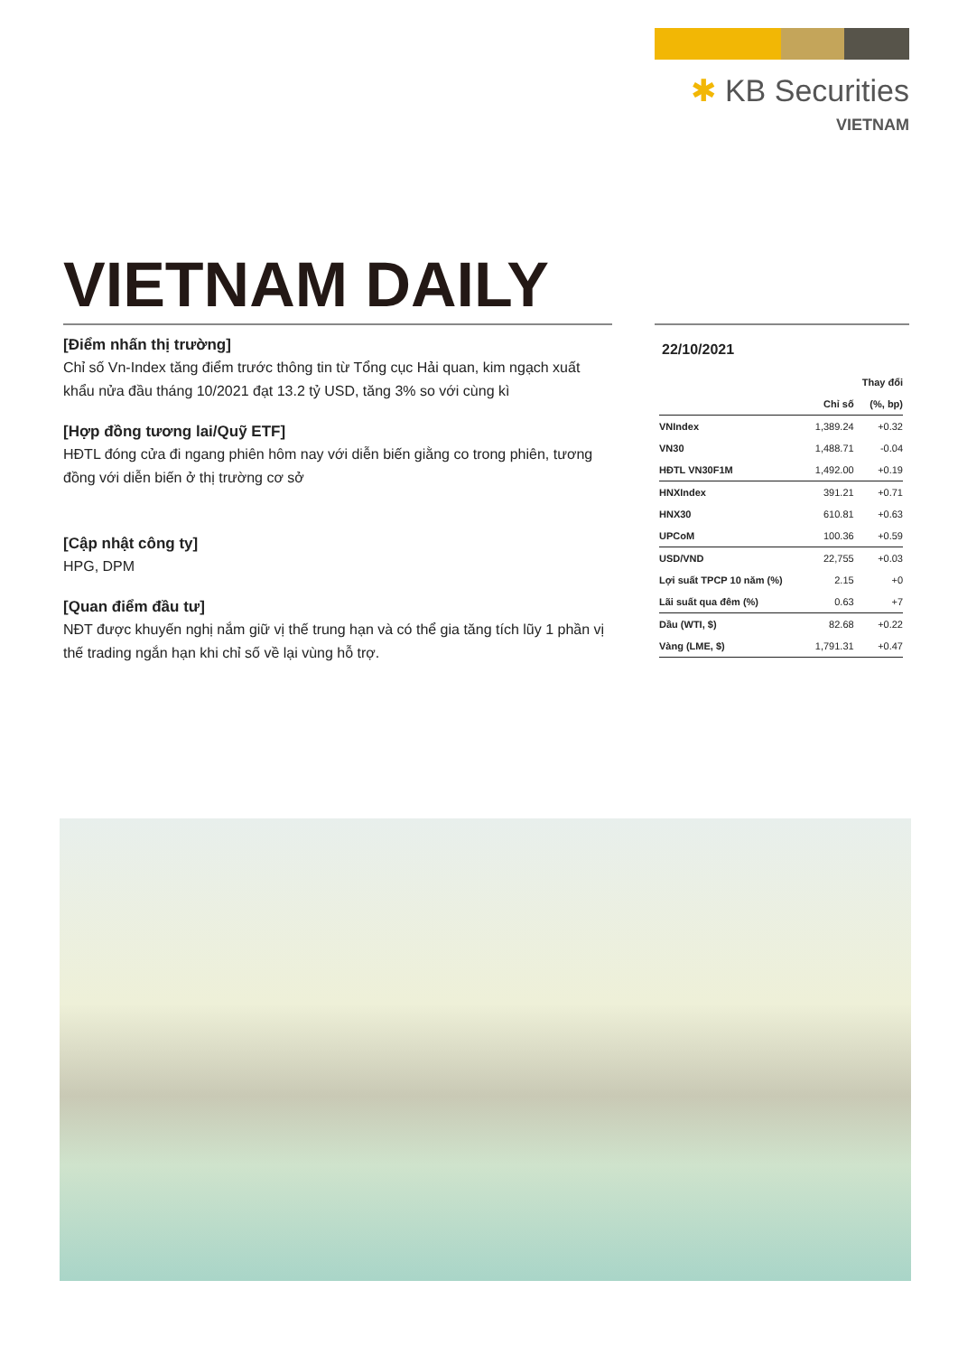✱ KB Securities
VIETNAM
VIETNAM DAILY
[Điểm nhấn thị trường]
Chỉ số Vn-Index tăng điểm trước thông tin từ Tổng cục Hải quan, kim ngạch xuất khẩu nửa đầu tháng 10/2021 đạt 13.2 tỷ USD, tăng 3% so với cùng kì
[Hợp đồng tương lai/Quỹ ETF]
HĐTL đóng cửa đi ngang phiên hôm nay với diễn biến giằng co trong phiên, tương đồng với diễn biến ở thị trường cơ sở
[Cập nhật công ty]
HPG, DPM
[Quan điểm đầu tư]
NĐT được khuyến nghị nắm giữ vị thế trung hạn và có thể gia tăng tích lũy 1 phần vị thế trading ngắn hạn khi chỉ số về lại vùng hỗ trợ.
22/10/2021
| | | Thay đổi |
| --- | --- | --- |
| | Chỉ số | (%, bp) |
| VNIndex | 1,389.24 | +0.32 |
| VN30 | 1,488.71 | -0.04 |
| HĐTL VN30F1M | 1,492.00 | +0.19 |
| HNXIndex | 391.21 | +0.71 |
| HNX30 | 610.81 | +0.63 |
| UPCoM | 100.36 | +0.59 |
| USD/VND | 22,755 | +0.03 |
| Lợi suất TPCP 10 năm (%) | 2.15 | +0 |
| Lãi suất qua đêm (%) | 0.63 | +7 |
| Dầu (WTI, $) | 82.68 | +0.22 |
| Vàng (LME, $) | 1,791.31 | +0.47 |